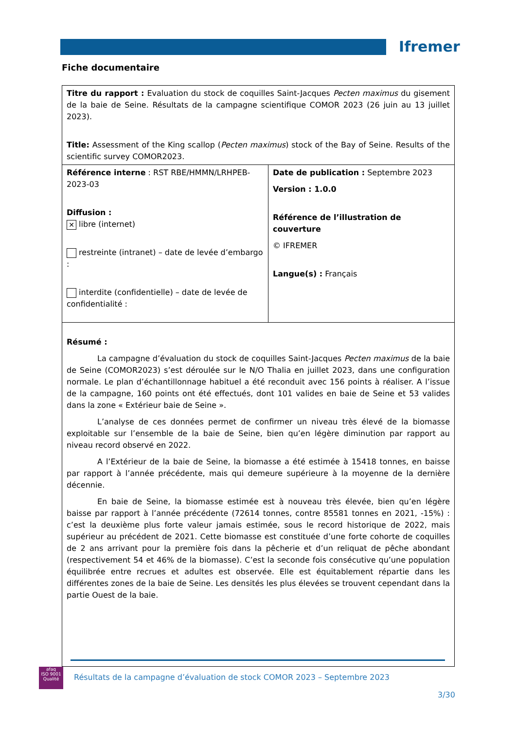Ifremer
Fiche documentaire
| Titre du rapport : Evaluation du stock de coquilles Saint-Jacques Pecten maximus du gisement de la baie de Seine. Résultats de la campagne scientifique COMOR 2023 (26 juin au 13 juillet 2023). Title: Assessment of the King scallop ( Pecten maximus ) stock of the Bay of Seine. Results of the scientific survey COMOR2023. | |
| Référence interne : RST RBE/HMMN/LRHPEB-2023-03 Diffusion : ✕ libre (internet) restreinte (intranet) – date de levée d’embargo : interdite (confidentielle) – date de levée de confidentialité : | Date de publication : Septembre 2023 Version : 1.0.0 Référence de l’illustration de couverture © IFREMER Langue(s) : Français |
| Résumé : La campagne d’évaluation du stock de coquilles Saint-Jacques Pecten maximus de la baie de Seine (COMOR2023) s’est déroulée sur le N/O Thalia en juillet 2023, dans une configuration normale. Le plan d’échantillonnage habituel a été reconduit avec 156 points à réaliser. A l’issue de la campagne, 160 points ont été effectués, dont 101 valides en baie de Seine et 53 valides dans la zone « Extérieur baie de Seine ». L’analyse de ces données permet de confirmer un niveau très élevé de la biomasse exploitable sur l’ensemble de la baie de Seine, bien qu’en légère diminution par rapport au niveau record observé en 2022. A l’Extérieur de la baie de Seine, la biomasse a été estimée à 15418 tonnes, en baisse par rapport à l’année précédente, mais qui demeure supérieure à la moyenne de la dernière décennie. En baie de Seine, la biomasse estimée est à nouveau très élevée, bien qu’en légère baisse par rapport à l’année précédente (72614 tonnes, contre 85581 tonnes en 2021, -15%) : c’est la deuxième plus forte valeur jamais estimée, sous le record historique de 2022, mais supérieur au précédent de 2021. Cette biomasse est constituée d’une forte cohorte de coquilles de 2 ans arrivant pour la première fois dans la pêcherie et d’un reliquat de pêche abondant (respectivement 54 et 46% de la biomasse). C’est la seconde fois consécutive qu’une population équilibrée entre recrues et adultes est observée. Elle est équitablement répartie dans les différentes zones de la baie de Seine. Les densités les plus élevées se trouvent cependant dans la partie Ouest de la baie. | |
afaq
ISO 9001
Qualité
Résultats de la campagne d’évaluation de stock COMOR 2023 – Septembre 2023
3/30